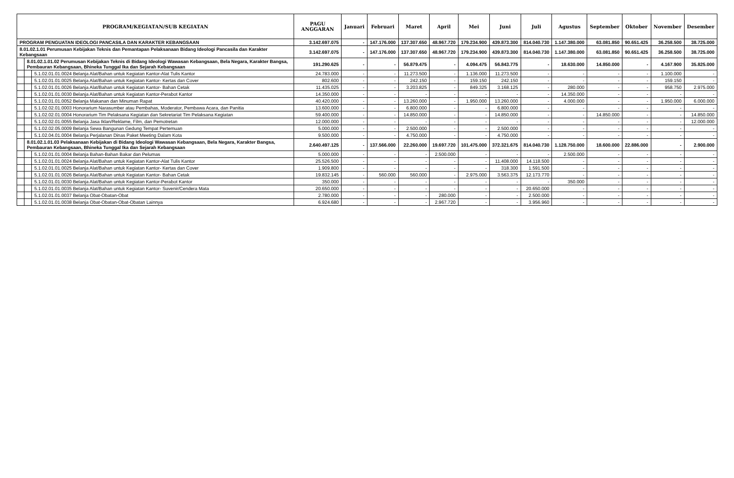| PROGRAM/KEGIATAN/SUB KEGIATAN | | | PAGU ANGGARAN | Januari | Februari | Maret | April | Mei | Juni | Juli | Agustus | September | Oktober | November | Desember |
| --- | --- | --- | --- | --- | --- | --- | --- | --- | --- | --- | --- | --- | --- | --- | --- |
| PROGRAM PENGUATAN IDEOLOGI PANCASILA DAN KARAKTER KEBANGSAAN | | | 3.142.697.075 | - | 147.176.000 | 137.307.650 | 48.967.720 | 179.234.900 | 439.873.300 | 814.040.730 | 1.147.380.000 | 63.081.850 | 90.651.425 | 36.258.500 | 38.725.000 |
| 8.01.02.1.01 Perumusan Kebijakan Teknis dan Pemantapan Pelaksanaan Bidang Ideologi Pancasila dan Karakter Kebangsaan | | | 3.142.697.075 | - | 147.176.000 | 137.307.650 | 48.967.720 | 179.234.900 | 439.873.300 | 814.040.730 | 1.147.380.000 | 63.081.850 | 90.651.425 | 36.258.500 | 38.725.000 |
| | 8.01.02.1.01.02 Perumusan Kebijakan Teknis di Bidang Ideologi Wawasan Kebangsaan, Bela Negara, Karakter Bangsa, Pembauran Kebangsaan, Bhineka Tunggal Ika dan Sejarah Kebangsaan | | 191.290.625 | - | - | 56.879.475 | - | 4.094.475 | 56.843.775 | - | 18.630.000 | 14.850.000 | - | 4.167.900 | 35.825.000 |
| | | 5.1.02.01.01.0024 Belanja Alat/Bahan untuk Kegiatan Kantor-Alat Tulis Kantor | 24.783.000 | - | - | 11.273.500 | - | 1.136.000 | 11.273.500 | - | - | - | - | 1.100.000 | - |
| | | 5.1.02.01.01.0025 Belanja Alat/Bahan untuk Kegiatan Kantor- Kertas dan Cover | 802.600 | - | - | 242.150 | - | 159.150 | 242.150 | - | - | - | - | 159.150 | - |
| | | 5.1.02.01.01.0026 Belanja Alat/Bahan untuk Kegiatan Kantor- Bahan Cetak | 11.435.025 | - | - | 3.203.825 | - | 849.325 | 3.168.125 | - | 280.000 | - | - | 958.750 | 2.975.000 |
| | | 5.1.02.01.01.0030 Belanja Alat/Bahan untuk Kegiatan Kantor-Perabot Kantor | 14.350.000 | - | - | - | - | - | - | - | 14.350.000 | - | - | - | - |
| | | 5.1.02.01.01.0052 Belanja Makanan dan Minuman Rapat | 40.420.000 | - | - | 13.260.000 | - | 1.950.000 | 13.260.000 | - | 4.000.000 | - | - | 1.950.000 | 6.000.000 |
| | | 5.1.02.02.01.0003 Honorarium Narasumber atau Pembahas, Moderator, Pembawa Acara, dan Panitia | 13.600.000 | - | - | 6.800.000 | - | - | 6.800.000 | - | - | - | - | - | - |
| | | 5.1.02.02.01.0004 Honorarium Tim Pelaksana Kegiatan dan Sekretariat Tim Pelaksana Kegiatan | 59.400.000 | - | - | 14.850.000 | - | - | 14.850.000 | - | - | 14.850.000 | - | - | 14.850.000 |
| | | 5.1.02.02.01.0055 Belanja Jasa Iklan/Reklame, Film, dan Pemotretan | 12.000.000 | - | - | - | - | - | - | - | - | - | - | - | 12.000.000 |
| | | 5.1.02.02.05.0009 Belanja Sewa Bangunan Gedung Tempat Pertemuan | 5.000.000 | - | - | 2.500.000 | - | - | 2.500.000 | - | - | - | - | - | - |
| | | 5.1.02.04.01.0004 Belanja Perjalanan Dinas Paket Meeting Dalam Kota | 9.500.000 | - | - | 4.750.000 | - | - | 4.750.000 | - | - | - | - | - | - |
| | 8.01.02.1.01.03 Pelaksanaan Kebijakan di Bidang Ideologi Wawasan Kebangsaan, Bela Negara, Karakter Bangsa, Pembauran Kebangsaan, Bhineka Tunggal Ika dan Sejarah Kebangsaan | | 2.640.497.125 | - | 137.566.000 | 22.260.000 | 19.697.720 | 101.475.000 | 372.321.675 | 814.040.730 | 1.128.750.000 | 18.600.000 | 22.886.000 | - | 2.900.000 |
| | | 5.1.02.01.01.0004 Belanja Bahan-Bahan Bakar dan Pelumas | 5.000.000 | - | - | - | 2.500.000 | - | - | - | 2.500.000 | - | - | - | - |
| | | 5.1.02.01.01.0024 Belanja Alat/Bahan untuk Kegiatan Kantor-Alat Tulis Kantor | 25.526.500 | - | - | - | - | - | 11.408.000 | 14.118.500 | - | - | - | - | - |
| | | 5.1.02.01.01.0025 Belanja Alat/Bahan untuk Kegiatan Kantor- Kertas dan Cover | 1.909.800 | - | - | - | - | - | 318.300 | 1.591.500 | - | - | - | - | - |
| | | 5.1.02.01.01.0026 Belanja Alat/Bahan untuk Kegiatan Kantor- Bahan Cetak | 19.832.145 | - | 560.000 | 560.000 | - | 2.975.000 | 3.563.375 | 12.173.770 | - | - | - | - | - |
| | | 5.1.02.01.01.0030 Belanja Alat/Bahan untuk Kegiatan Kantor-Perabot Kantor | 350.000 | - | - | - | - | - | - | - | 350.000 | - | - | - | - |
| | | 5.1.02.01.01.0035 Belanja Alat/Bahan untuk Kegiatan Kantor- Suvenir/Cendera Mata | 20.650.000 | - | - | - | - | - | - | 20.650.000 | - | - | - | - | - |
| | | 5.1.02.01.01.0037 Belanja Obat-Obatan-Obat | 2.780.000 | - | - | - | 280.000 | - | - | 2.500.000 | - | - | - | - | - |
| | | 5.1.02.01.01.0038 Belanja Obat-Obatan-Obat-Obatan Lainnya | 6.924.680 | - | - | - | 2.967.720 | - | - | 3.956.960 | - | - | - | - | - |